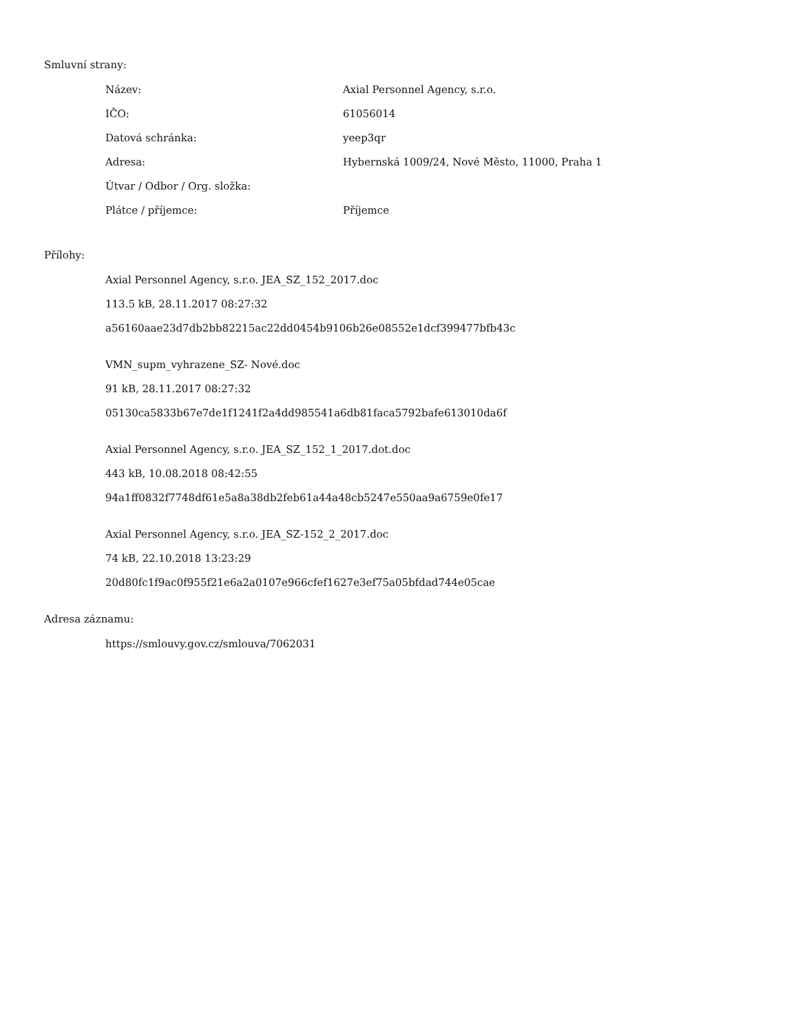Smluvní strany:
| Název: | Axial Personnel Agency, s.r.o. |
| IČO: | 61056014 |
| Datová schránka: | yeep3qr |
| Adresa: | Hybernská 1009/24, Nové Město, 11000, Praha 1 |
| Útvar / Odbor / Org. složka: | |
| Plátce / příjemce: | Příjemce |
Přílohy:
Axial Personnel Agency, s.r.o. JEA_SZ_152_2017.doc
113.5 kB, 28.11.2017 08:27:32
a56160aae23d7db2bb82215ac22dd0454b9106b26e08552e1dcf399477bfb43c
VMN_supm_vyhrazene_SZ- Nové.doc
91 kB, 28.11.2017 08:27:32
05130ca5833b67e7de1f1241f2a4dd985541a6db81faca5792bafe613010da6f
Axial Personnel Agency, s.r.o. JEA_SZ_152_1_2017.dot.doc
443 kB, 10.08.2018 08:42:55
94a1ff0832f7748df61e5a8a38db2feb61a44a48cb5247e550aa9a6759e0fe17
Axial Personnel Agency, s.r.o. JEA_SZ-152_2_2017.doc
74 kB, 22.10.2018 13:23:29
20d80fc1f9ac0f955f21e6a2a0107e966cfef1627e3ef75a05bfdad744e05cae
Adresa záznamu:
https://smlouvy.gov.cz/smlouva/7062031